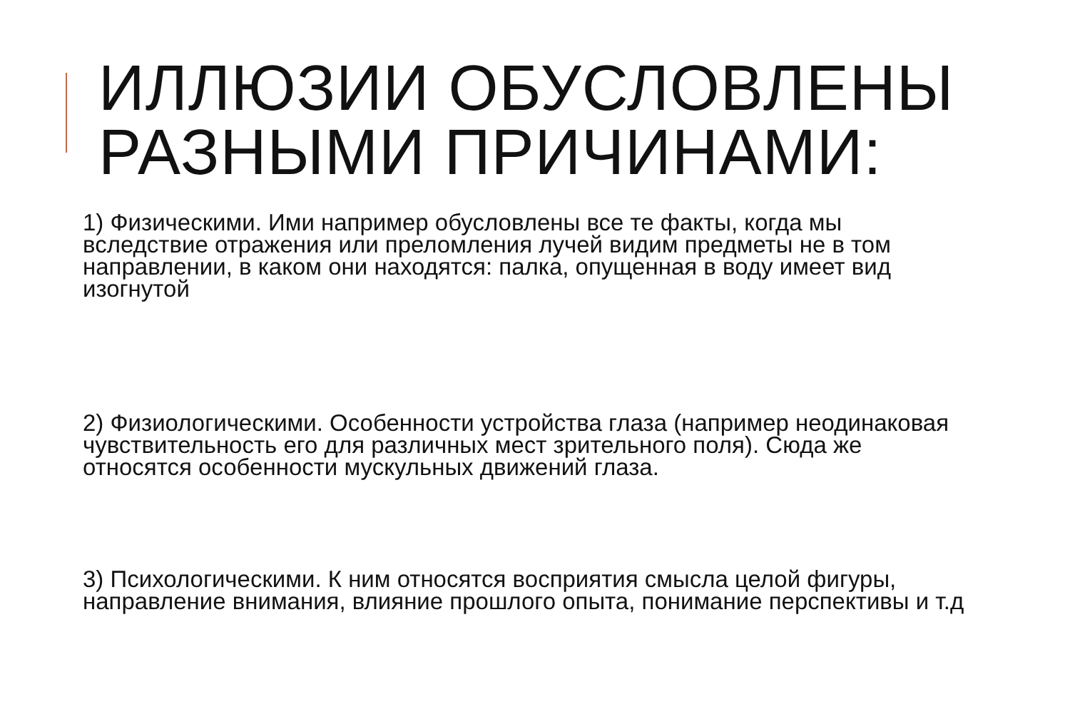ИЛЛЮЗИИ ОБУСЛОВЛЕНЫ
РАЗНЫМИ ПРИЧИНАМИ:
1) Физическими. Ими например обусловлены все те факты, когда мы вследствие отражения или преломления лучей видим предметы не в том направлении, в каком они находятся: палка, опущенная в воду имеет вид изогнутой
2) Физиологическими. Особенности устройства глаза (например неодинаковая чувствительность его для различных мест зрительного поля). Сюда же относятся особенности мускульных движений глаза.
3) Психологическими. К ним относятся восприятия смысла целой фигуры, направление внимания, влияние прошлого опыта, понимание перспективы и т.д